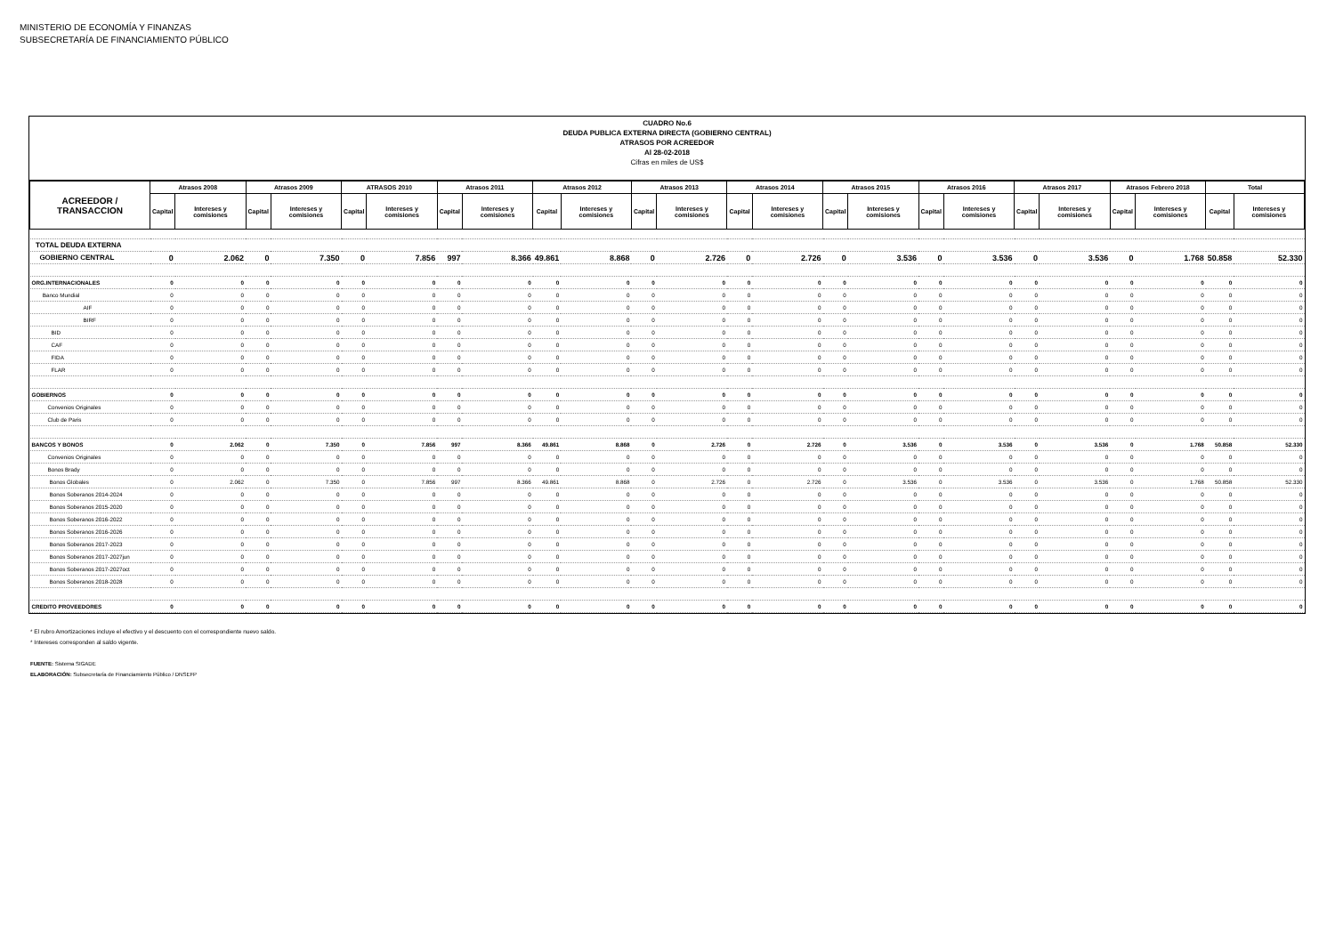MINISTERIO DE ECONOMÍA Y FINANZAS
SUBSECRETARÍA DE FINANCIAMIENTO PÚBLICO
CUADRO No.6
DEUDA PUBLICA EXTERNA DIRECTA (GOBIERNO CENTRAL)
ATRASOS POR ACREEDOR
Al 28-02-2018
Cifras en miles de US$
| ACREEDOR / TRANSACCION | Atrasos 2008 | | Atrasos 2009 | | ATRASOS 2010 | | Atrasos 2011 | | Atrasos 2012 | | Atrasos 2013 | | Atrasos 2014 | | Atrasos 2015 | | Atrasos 2016 | | Atrasos 2017 | | Atrasos Febrero 2018 | | Total | |
| --- | --- | --- | --- | --- | --- | --- | --- | --- | --- | --- | --- | --- | --- | --- | --- | --- | --- | --- | --- | --- | --- | --- | --- | --- |
| | Capital | Intereses y comisiones | Capital | Intereses y comisiones | Capital | Intereses y comisiones | Capital | Intereses y comisiones | Capital | Intereses y comisiones | Capital | Intereses y comisiones | Capital | Intereses y comisiones | Capital | Intereses y comisiones | Capital | Intereses y comisiones | Capital | Intereses y comisiones | Capital | Intereses y comisiones | Capital | Intereses y comisiones |
| TOTAL DEUDA EXTERNA | | | | | | | | | | | | | | | | | | | | | | | | |
| GOBIERNO CENTRAL | 0 | 2.062 | 0 | 7.350 | 0 | 7.856 | 997 | 8.366 | 49.861 | 8.868 | 0 | 2.726 | 0 | 2.726 | 0 | 3.536 | 0 | 3.536 | 0 | 3.536 | 0 | 1.768 | 50.858 | 52.330 |
| ORG.INTERNACIONALES | 0 | 0 | 0 | 0 | 0 | 0 | 0 | 0 | 0 | 0 | 0 | 0 | 0 | 0 | 0 | 0 | 0 | 0 | 0 | 0 | 0 | 0 | 0 | 0 |
| Banco Mundial | 0 | 0 | 0 | 0 | 0 | 0 | 0 | 0 | 0 | 0 | 0 | 0 | 0 | 0 | 0 | 0 | 0 | 0 | 0 | 0 | 0 | 0 | 0 | 0 |
| AIF | 0 | 0 | 0 | 0 | 0 | 0 | 0 | 0 | 0 | 0 | 0 | 0 | 0 | 0 | 0 | 0 | 0 | 0 | 0 | 0 | 0 | 0 | 0 | 0 |
| BIRF | 0 | 0 | 0 | 0 | 0 | 0 | 0 | 0 | 0 | 0 | 0 | 0 | 0 | 0 | 0 | 0 | 0 | 0 | 0 | 0 | 0 | 0 | 0 | 0 |
| BID | 0 | 0 | 0 | 0 | 0 | 0 | 0 | 0 | 0 | 0 | 0 | 0 | 0 | 0 | 0 | 0 | 0 | 0 | 0 | 0 | 0 | 0 | 0 | 0 |
| CAF | 0 | 0 | 0 | 0 | 0 | 0 | 0 | 0 | 0 | 0 | 0 | 0 | 0 | 0 | 0 | 0 | 0 | 0 | 0 | 0 | 0 | 0 | 0 | 0 |
| FIDA | 0 | 0 | 0 | 0 | 0 | 0 | 0 | 0 | 0 | 0 | 0 | 0 | 0 | 0 | 0 | 0 | 0 | 0 | 0 | 0 | 0 | 0 | 0 | 0 |
| FLAR | 0 | 0 | 0 | 0 | 0 | 0 | 0 | 0 | 0 | 0 | 0 | 0 | 0 | 0 | 0 | 0 | 0 | 0 | 0 | 0 | 0 | 0 | 0 | 0 |
| GOBIERNOS | 0 | 0 | 0 | 0 | 0 | 0 | 0 | 0 | 0 | 0 | 0 | 0 | 0 | 0 | 0 | 0 | 0 | 0 | 0 | 0 | 0 | 0 | 0 | 0 |
| Convenios Originales | 0 | 0 | 0 | 0 | 0 | 0 | 0 | 0 | 0 | 0 | 0 | 0 | 0 | 0 | 0 | 0 | 0 | 0 | 0 | 0 | 0 | 0 | 0 | 0 |
| Club de Paris | 0 | 0 | 0 | 0 | 0 | 0 | 0 | 0 | 0 | 0 | 0 | 0 | 0 | 0 | 0 | 0 | 0 | 0 | 0 | 0 | 0 | 0 | 0 | 0 |
| BANCOS Y BONOS | 0 | 2.062 | 0 | 7.350 | 0 | 7.856 | 997 | 8.366 | 49.861 | 8.868 | 0 | 2.726 | 0 | 2.726 | 0 | 3.536 | 0 | 3.536 | 0 | 3.536 | 0 | 1.768 | 50.858 | 52.330 |
| Convenios Originales | 0 | 0 | 0 | 0 | 0 | 0 | 0 | 0 | 0 | 0 | 0 | 0 | 0 | 0 | 0 | 0 | 0 | 0 | 0 | 0 | 0 | 0 | 0 | 0 |
| Bonos Brady | 0 | 0 | 0 | 0 | 0 | 0 | 0 | 0 | 0 | 0 | 0 | 0 | 0 | 0 | 0 | 0 | 0 | 0 | 0 | 0 | 0 | 0 | 0 | 0 |
| Bonos Globales | 0 | 2.062 | 0 | 7.350 | 0 | 7.856 | 997 | 8.366 | 49.861 | 8.868 | 0 | 2.726 | 0 | 2.726 | 0 | 3.536 | 0 | 3.536 | 0 | 3.536 | 0 | 1.768 | 50.858 | 52.330 |
| Bonos Soberanos 2014-2024 | 0 | 0 | 0 | 0 | 0 | 0 | 0 | 0 | 0 | 0 | 0 | 0 | 0 | 0 | 0 | 0 | 0 | 0 | 0 | 0 | 0 | 0 | 0 | 0 |
| Bonos Soberanos 2015-2020 | 0 | 0 | 0 | 0 | 0 | 0 | 0 | 0 | 0 | 0 | 0 | 0 | 0 | 0 | 0 | 0 | 0 | 0 | 0 | 0 | 0 | 0 | 0 | 0 |
| Bonos Soberanos 2016-2022 | 0 | 0 | 0 | 0 | 0 | 0 | 0 | 0 | 0 | 0 | 0 | 0 | 0 | 0 | 0 | 0 | 0 | 0 | 0 | 0 | 0 | 0 | 0 | 0 |
| Bonos Soberanos 2016-2026 | 0 | 0 | 0 | 0 | 0 | 0 | 0 | 0 | 0 | 0 | 0 | 0 | 0 | 0 | 0 | 0 | 0 | 0 | 0 | 0 | 0 | 0 | 0 | 0 |
| Bonos Soberanos 2017-2023 | 0 | 0 | 0 | 0 | 0 | 0 | 0 | 0 | 0 | 0 | 0 | 0 | 0 | 0 | 0 | 0 | 0 | 0 | 0 | 0 | 0 | 0 | 0 | 0 |
| Bonos Soberanos 2017-2027jun | 0 | 0 | 0 | 0 | 0 | 0 | 0 | 0 | 0 | 0 | 0 | 0 | 0 | 0 | 0 | 0 | 0 | 0 | 0 | 0 | 0 | 0 | 0 | 0 |
| Bonos Soberanos 2017-2027oct | 0 | 0 | 0 | 0 | 0 | 0 | 0 | 0 | 0 | 0 | 0 | 0 | 0 | 0 | 0 | 0 | 0 | 0 | 0 | 0 | 0 | 0 | 0 | 0 |
| Bonos Soberanos 2018-2028 | 0 | 0 | 0 | 0 | 0 | 0 | 0 | 0 | 0 | 0 | 0 | 0 | 0 | 0 | 0 | 0 | 0 | 0 | 0 | 0 | 0 | 0 | 0 | 0 |
| CREDITO PROVEEDORES | 0 | 0 | 0 | 0 | 0 | 0 | 0 | 0 | 0 | 0 | 0 | 0 | 0 | 0 | 0 | 0 | 0 | 0 | 0 | 0 | 0 | 0 | 0 | 0 |
* El rubro Amortizaciones incluye el efectivo y el descuento con el correspondiente nuevo saldo.
* Intereses corresponden al saldo vigente.
FUENTE: Sistema SIGADE
ELABORACIÓN: Subsecretaría de Financiamiento Público / DNSEFP